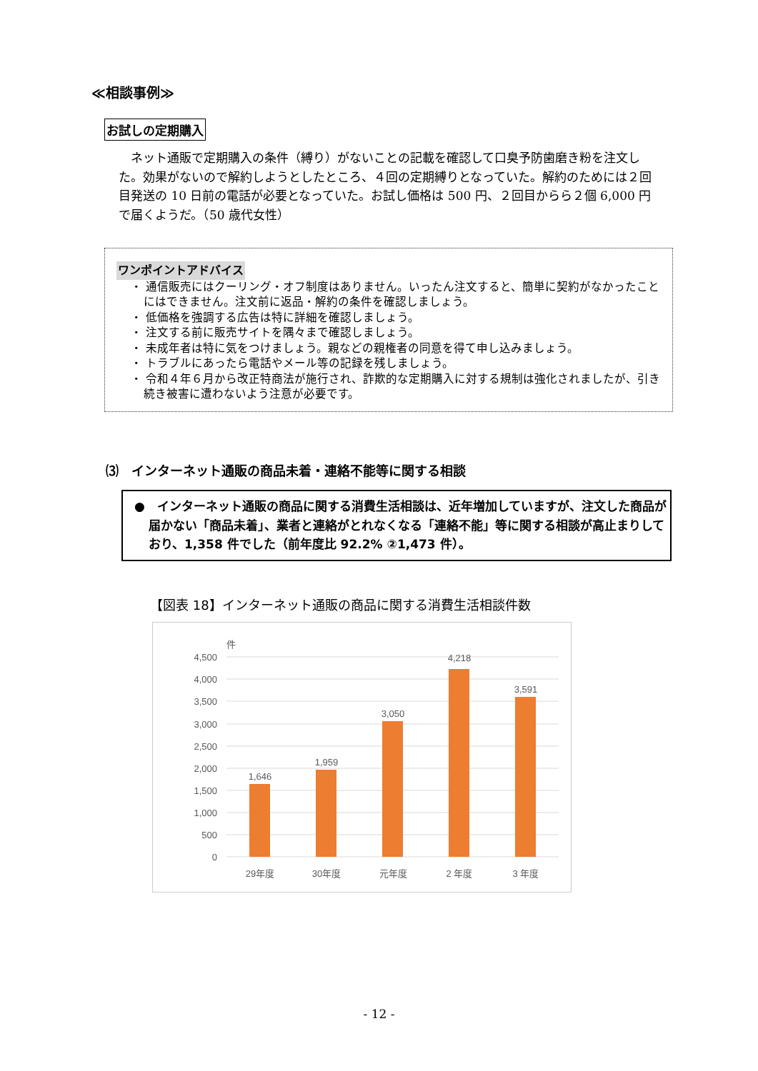≪相談事例≫
お試しの定期購入
 ネット通販で定期購入の条件（縛り）がないことの記載を確認して口臭予防歯磨き粉を注文した。効果がないので解約しようとしたところ、４回の定期縛りとなっていた。解約のためには２回目発送の 10 日前の電話が必要となっていた。お試し価格は 500 円、２回目からら２個 6,000 円で届くようだ。（50 歳代女性）
ワンポイントアドバイス
・ 通信販売にはクーリング・オフ制度はありません。いったん注文すると、簡単に契約がなかったことにはできません。注文前に返品・解約の条件を確認しましょう。
・ 低価格を強調する広告は特に詳細を確認しましょう。
・ 注文する前に販売サイトを隅々まで確認しましょう。
・ 未成年者は特に気をつけましょう。親などの親権者の同意を得て申し込みましょう。
・ トラブルにあったら電話やメール等の記録を残しましょう。
・ 令和４年６月から改正特商法が施行され、詐欺的な定期購入に対する規制は強化されましたが、引き続き被害に遭わないよう注意が必要です。
⑶　インターネット通販の商品未着・連絡不能等に関する相談
●　インターネット通販の商品に関する消費生活相談は、近年増加していますが、注文した商品が届かない「商品未着」、業者と連絡がとれなくなる「連絡不能」等に関する相談が高止まりしており、1,358 件でした（前年度比 92.2% ②1,473 件）。
【図表 18】インターネット通販の商品に関する消費生活相談件数
件
4,500
4,000
3,500
3,000
2,500
2,000
1,500
1,000
500
0
1,646
1,959
3,050
4,218
3,591
29年度
30年度
元年度
2 年度
3 年度
- 12 -